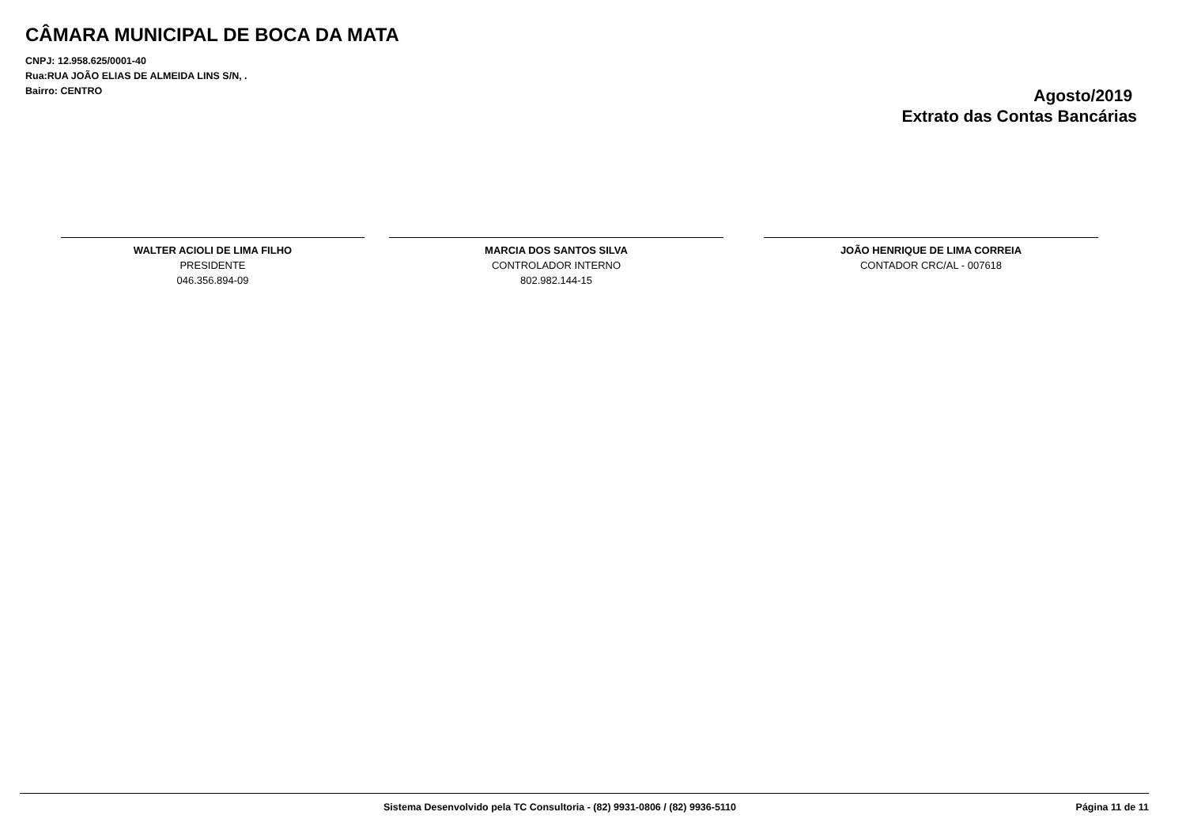CÂMARA MUNICIPAL DE BOCA DA MATA
CNPJ: 12.958.625/0001-40
Rua:RUA JOÃO ELIAS DE ALMEIDA LINS S/N, .
Bairro: CENTRO
Agosto/2019
Extrato das Contas Bancárias
WALTER ACIOLI DE LIMA FILHO
PRESIDENTE
046.356.894-09
MARCIA DOS SANTOS SILVA
CONTROLADOR INTERNO
802.982.144-15
JOÃO HENRIQUE DE LIMA CORREIA
CONTADOR CRC/AL - 007618
Sistema Desenvolvido pela TC Consultoria - (82) 9931-0806 / (82) 9936-5110 Página 11 de 11